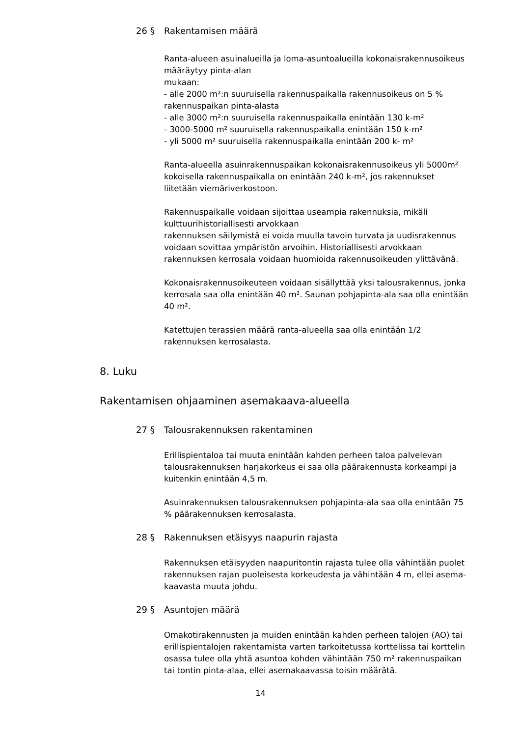26 § Rakentamisen määrä
Ranta-alueen asuinalueilla ja loma-asuntoalueilla kokonaisrakennusoikeus määräytyy pinta-alan
mukaan:
- alle 2000 m²:n suuruisella rakennuspaikalla rakennusoikeus on 5 % rakennuspaikan pinta-alasta
- alle 3000 m²:n suuruisella rakennuspaikalla enintään 130 k-m²
- 3000-5000 m² suuruisella rakennuspaikalla enintään 150 k-m²
- yli 5000 m² suuruisella rakennuspaikalla enintään 200 k- m²
Ranta-alueella asuinrakennuspaikan kokonaisrakennusoikeus yli 5000m² kokoisella rakennuspaikalla on enintään 240 k-m², jos rakennukset liitetään viemäriverkostoon.
Rakennuspaikalle voidaan sijoittaa useampia rakennuksia, mikäli kulttuurihistoriallisesti arvokkaan
rakennuksen säilymistä ei voida muulla tavoin turvata ja uudisrakennus voidaan sovittaa ympäristön arvoihin. Historiallisesti arvokkaan rakennuksen kerrosala voidaan huomioida rakennusoikeuden ylittävänä.
Kokonaisrakennusoikeuteen voidaan sisällyttää yksi talousrakennus, jonka kerrosala saa olla enintään 40 m². Saunan pohjapinta-ala saa olla enintään 40 m².
Katettujen terassien määrä ranta-alueella saa olla enintään 1/2 rakennuksen kerrosalasta.
8. Luku
Rakentamisen ohjaaminen asemakaava-alueella
27 § Talousrakennuksen rakentaminen
Erillispientaloa tai muuta enintään kahden perheen taloa palvelevan talousrakennuksen harjakorkeus ei saa olla päärakennusta korkeampi ja kuitenkin enintään 4,5 m.
Asuinrakennuksen talousrakennuksen pohjapinta-ala saa olla enintään 75 % päärakennuksen kerrosalasta.
28 § Rakennuksen etäisyys naapurin rajasta
Rakennuksen etäisyyden naapuritontin rajasta tulee olla vähintään puolet rakennuksen rajan puoleisesta korkeudesta ja vähintään 4 m, ellei asema-kaavasta muuta johdu.
29 § Asuntojen määrä
Omakotirakennusten ja muiden enintään kahden perheen talojen (AO) tai erillispientalojen rakentamista varten tarkoitetussa korttelissa tai korttelin osassa tulee olla yhtä asuntoa kohden vähintään 750 m² rakennuspaikan tai tontin pinta-alaa, ellei asemakaavassa toisin määrätä.
14